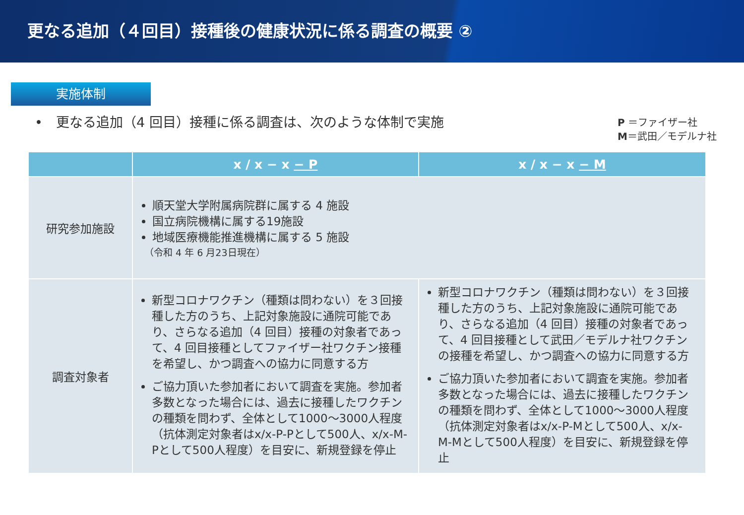更なる追加（４回目）接種後の健康状況に係る調査の概要 ②
実施体制
•　更なる追加（4 回目）接種に係る調査は、次のような体制で実施
P ＝ファイザー社
M＝武田／モデルナ社
| | x / x − x − P | x / x − x − M |
| --- | --- | --- |
| 研究参加施設 | 順天堂大学附属病院群に属する 4 施設 国立病院機構に属する19施設 地域医療機能推進機構に属する 5 施設 （令和 4 年 6 月23日現在） | |
| 調査対象者 | 新型コロナワクチン（種類は問わない）を３回接種した方のうち、上記対象施設に通院可能であり、さらなる追加（4 回目）接種の対象者であって、4 回目接種としてファイザー社ワクチン接種を希望し、かつ調査への協力に同意する方 ご協力頂いた参加者において調査を実施。参加者多数となった場合には、過去に接種したワクチンの種類を問わず、全体として1000～3000人程度（抗体測定対象者はx/x-P-Pとして500人、x/x-M-Pとして500人程度）を目安に、新規登録を停止 | 新型コロナワクチン（種類は問わない）を３回接種した方のうち、上記対象施設に通院可能であり、さらなる追加（4 回目）接種の対象者であって、4 回目接種として武田／モデルナ社ワクチンの接種を希望し、かつ調査への協力に同意する方 ご協力頂いた参加者において調査を実施。参加者多数となった場合には、過去に接種したワクチンの種類を問わず、全体として1000～3000人程度（抗体測定対象者はx/x-P-Mとして500人、x/x-M-Mとして500人程度）を目安に、新規登録を停止 |